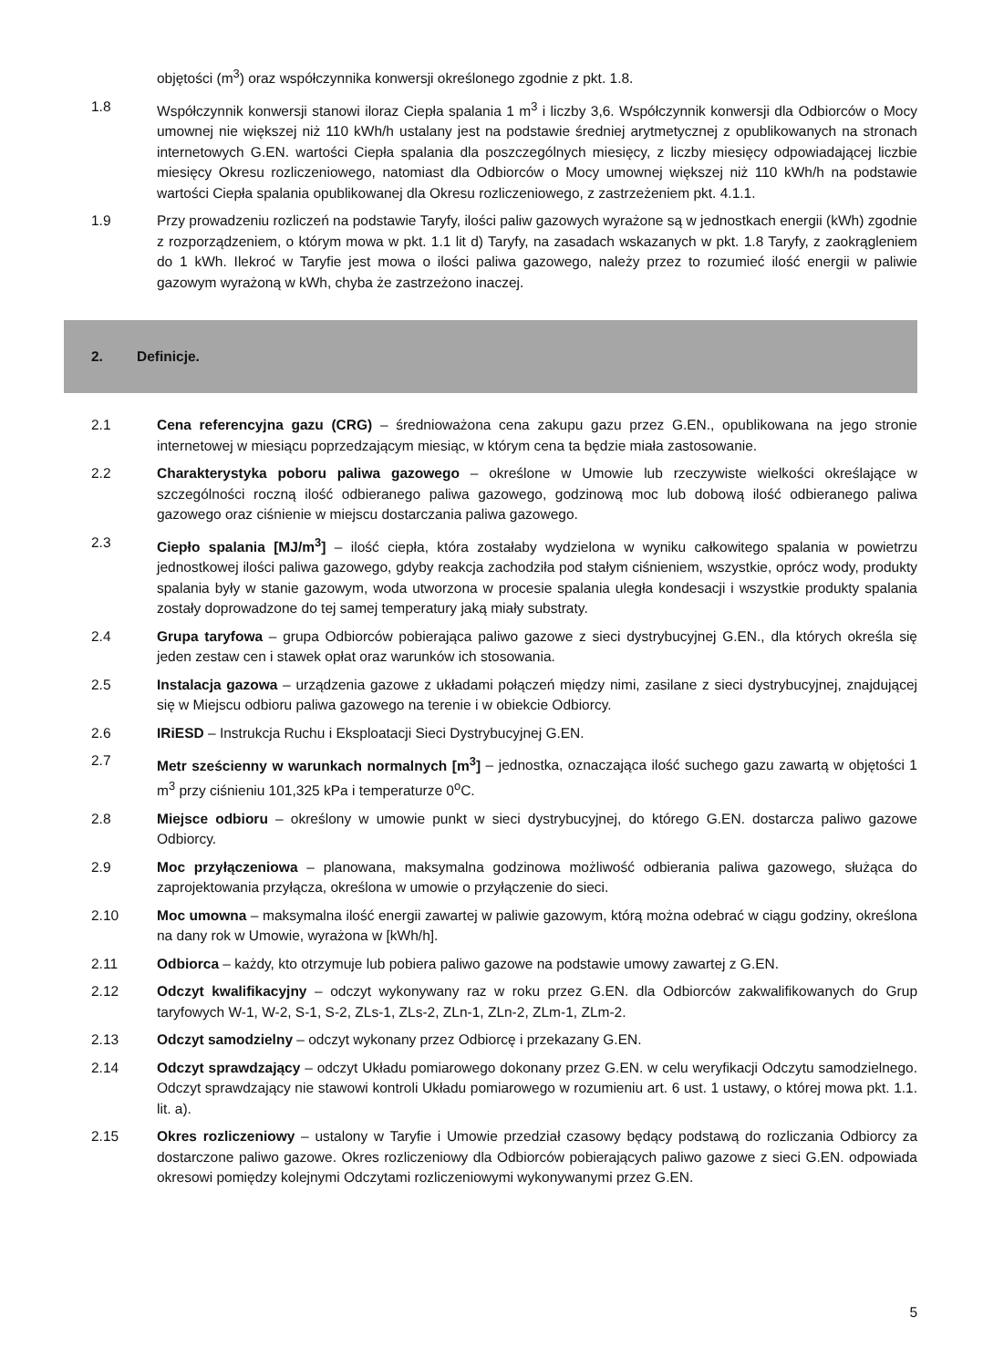objętości (m<sup>3</sup>) oraz współczynnika konwersji określonego zgodnie z pkt. 1.8.
1.8 Współczynnik konwersji stanowi iloraz Ciepła spalania 1 m<sup>3</sup> i liczby 3,6. Współczynnik konwersji dla Odbiorców o Mocy umownej nie większej niż 110 kWh/h ustalany jest na podstawie średniej arytmetycznej z opublikowanych na stronach internetowych G.EN. wartości Ciepła spalania dla poszczególnych miesięcy, z liczby miesięcy odpowiadającej liczbie miesięcy Okresu rozliczeniowego, natomiast dla Odbiorców o Mocy umownej większej niż 110 kWh/h na podstawie wartości Ciepła spalania opublikowanej dla Okresu rozliczeniowego, z zastrzeżeniem pkt. 4.1.1.
1.9 Przy prowadzeniu rozliczeń na podstawie Taryfy, ilości paliw gazowych wyrażone są w jednostkach energii (kWh) zgodnie z rozporządzeniem, o którym mowa w pkt. 1.1 lit d) Taryfy, na zasadach wskazanych w pkt. 1.8 Taryfy, z zaokrągleniem do 1 kWh. Ilekroć w Taryfie jest mowa o ilości paliwa gazowego, należy przez to rozumieć ilość energii w paliwie gazowym wyrażoną w kWh, chyba że zastrzeżono inaczej.
2. Definicje.
2.1 Cena referencyjna gazu (CRG) – średnioważona cena zakupu gazu przez G.EN., opublikowana na jego stronie internetowej w miesiącu poprzedzającym miesiąc, w którym cena ta będzie miała zastosowanie.
2.2 Charakterystyka poboru paliwa gazowego – określone w Umowie lub rzeczywiste wielkości określające w szczególności roczną ilość odbieranego paliwa gazowego, godzinową moc lub dobową ilość odbieranego paliwa gazowego oraz ciśnienie w miejscu dostarczania paliwa gazowego.
2.3 Ciepło spalania [MJ/m<sup>3</sup>] – ilość ciepła, która zostałaby wydzielona w wyniku całkowitego spalania w powietrzu jednostkowej ilości paliwa gazowego, gdyby reakcja zachodziła pod stałym ciśnieniem, wszystkie, oprócz wody, produkty spalania były w stanie gazowym, woda utworzona w procesie spalania uległa kondesacji i wszystkie produkty spalania zostały doprowadzone do tej samej temperatury jaką miały substraty.
2.4 Grupa taryfowa – grupa Odbiorców pobierająca paliwo gazowe z sieci dystrybucyjnej G.EN., dla których określa się jeden zestaw cen i stawek opłat oraz warunków ich stosowania.
2.5 Instalacja gazowa – urządzenia gazowe z układami połączeń między nimi, zasilane z sieci dystrybucyjnej, znajdującej się w Miejscu odbioru paliwa gazowego na terenie i w obiekcie Odbiorcy.
2.6 IRiESD – Instrukcja Ruchu i Eksploatacji Sieci Dystrybucyjnej G.EN.
2.7 Metr sześcienny w warunkach normalnych [m<sup>3</sup>] – jednostka, oznaczająca ilość suchego gazu zawartą w objętości 1 m<sup>3</sup> przy ciśnieniu 101,325 kPa i temperaturze 0<sup>o</sup>C.
2.8 Miejsce odbioru – określony w umowie punkt w sieci dystrybucyjnej, do którego G.EN. dostarcza paliwo gazowe Odbiorcy.
2.9 Moc przyłączeniowa – planowana, maksymalna godzinowa możliwość odbierania paliwa gazowego, służąca do zaprojektowania przyłącza, określona w umowie o przyłączenie do sieci.
2.10 Moc umowna – maksymalna ilość energii zawartej w paliwie gazowym, którą można odebrać w ciągu godziny, określona na dany rok w Umowie, wyrażona w [kWh/h].
2.11 Odbiorca – każdy, kto otrzymuje lub pobiera paliwo gazowe na podstawie umowy zawartej z G.EN.
2.12 Odczyt kwalifikacyjny – odczyt wykonywany raz w roku przez G.EN. dla Odbiorców zakwalifikowanych do Grup taryfowych W-1, W-2, S-1, S-2, ZLs-1, ZLs-2, ZLn-1, ZLn-2, ZLm-1, ZLm-2.
2.13 Odczyt samodzielny – odczyt wykonany przez Odbiorcę i przekazany G.EN.
2.14 Odczyt sprawdzający – odczyt Układu pomiarowego dokonany przez G.EN. w celu weryfikacji Odczytu samodzielnego. Odczyt sprawdzający nie stawowi kontroli Układu pomiarowego w rozumieniu art. 6 ust. 1 ustawy, o której mowa pkt. 1.1. lit. a).
2.15 Okres rozliczeniowy – ustalony w Taryfie i Umowie przedział czasowy będący podstawą do rozliczania Odbiorcy za dostarczone paliwo gazowe. Okres rozliczeniowy dla Odbiorców pobierających paliwo gazowe z sieci G.EN. odpowiada okresowi pomiędzy kolejnymi Odczytami rozliczeniowymi wykonywanymi przez G.EN.
5